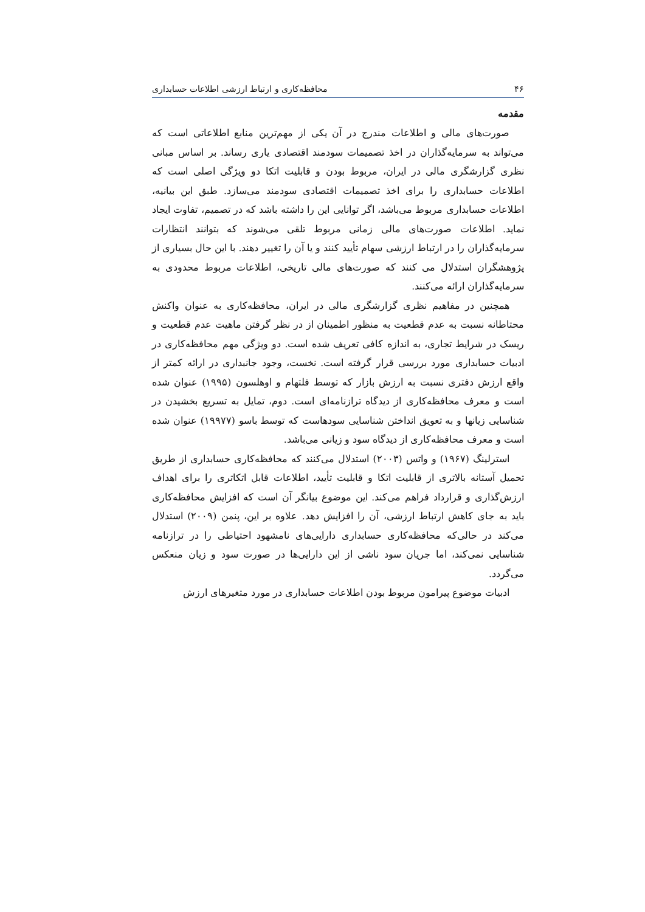۴۶ محافظه‌کاری و ارتباط ارزشی اطلاعات حسابداری
مقدمه
صورت‌های مالی و اطلاعات مندرج در آن یکی از مهم‌ترین منابع اطلاعاتی است که می‌تواند به سرمایه‌گذاران در اخذ تصمیمات سودمند اقتصادی یاری رساند. بر اساس مبانی نظری گزارشگری مالی در ایران، مربوط بودن و قابلیت اتکا دو ویژگی اصلی است که اطلاعات حسابداری را برای اخذ تصمیمات اقتصادی سودمند می‌سازد. طبق این بیانیه، اطلاعات حسابداری مربوط می‌باشد، اگر توانایی این را داشته باشد که در تصمیم، تفاوت ایجاد نماید. اطلاعات صورت‌های مالی زمانی مربوط تلقی می‌شوند که بتوانند انتظارات سرمایه‌گذاران را در ارتباط ارزشی سهام تأیید کنند و یا آن را تغییر دهند. با این حال بسیاری از پژوهشگران استدلال می کنند که صورت‌های مالی تاریخی، اطلاعات مربوط محدودی به سرمایه‌گذاران ارائه می‌کنند.
همچنین در مفاهیم نظری گزارشگری مالی در ایران، محافظه‌کاری به عنوان واکنش محتاطانه نسبت به عدم قطعیت به منظور اطمینان از در نظر گرفتن ماهیت عدم قطعیت و ریسک در شرایط تجاری، به اندازه کافی تعریف شده است. دو ویژگی مهم محافظه‌کاری در ادبیات حسابداری مورد بررسی قرار گرفته است. نخست، وجود جانبداری در ارائه کمتر از واقع ارزش دفتری نسبت به ارزش بازار که توسط فلتهام و اوهلسون (۱۹۹۵) عنوان شده است و معرف محافظه‌کاری از دیدگاه ترازنامه‌ای است. دوم، تمایل به تسریع بخشیدن در شناسایی زیانها و به تعویق انداختن شناسایی سودهاست که توسط باسو (۱۹۹۷۷) عنوان شده است و معرف محافظه‌کاری از دیدگاه سود و زیانی می‌باشد.
استرلینگ (۱۹۶۷) و واتس (۲۰۰۳) استدلال می‌کنند که محافظه‌کاری حسابداری از طریق تحمیل آستانه بالاتری از قابلیت اتکا و قابلیت تأیید، اطلاعات قابل اتکاتری را برای اهداف ارزش‌گذاری و قرارداد فراهم می‌کند. این موضوع بیانگر آن است که افزایش محافظه‌کاری باید به جای کاهش ارتباط ارزشی، آن را افزایش دهد. علاوه بر این، پنمن (۲۰۰۹) استدلال می‌کند در حالی‌که محافظه‌کاری حسابداری دارایی‌های نامشهود احتیاطی را در ترازنامه شناسایی نمی‌کند، اما جریان سود ناشی از این دارایی‌ها در صورت سود و زیان منعکس می‌گردد.
ادبیات موضوع پیرامون مربوط بودن اطلاعات حسابداری در مورد متغیرهای ارزش